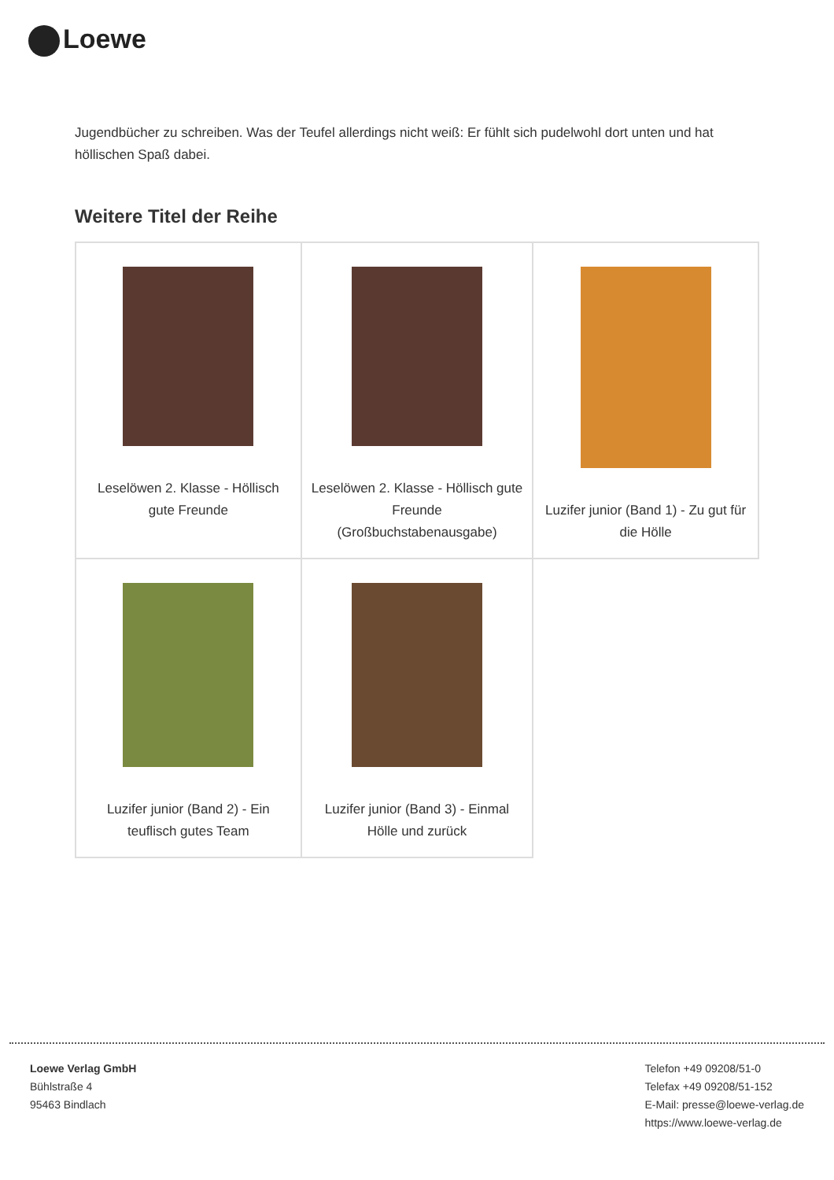Loewe
Jugendbücher zu schreiben. Was der Teufel allerdings nicht weiß: Er fühlt sich pudelwohl dort unten und hat höllischen Spaß dabei.
Weitere Titel der Reihe
| Leselöwen 2. Klasse - Höllisch gute Freunde | Leselöwen 2. Klasse - Höllisch gute Freunde (Großbuchstabenausgabe) | Luzifer junior (Band 1) - Zu gut für die Hölle |
| Luzifer junior (Band 2) - Ein teuflisch gutes Team | Luzifer junior (Band 3) - Einmal Hölle und zurück | |
Loewe Verlag GmbH
Bühlstraße 4
95463 Bindlach
Telefon +49 09208/51-0
Telefax +49 09208/51-152
E-Mail: presse@loewe-verlag.de
https://www.loewe-verlag.de